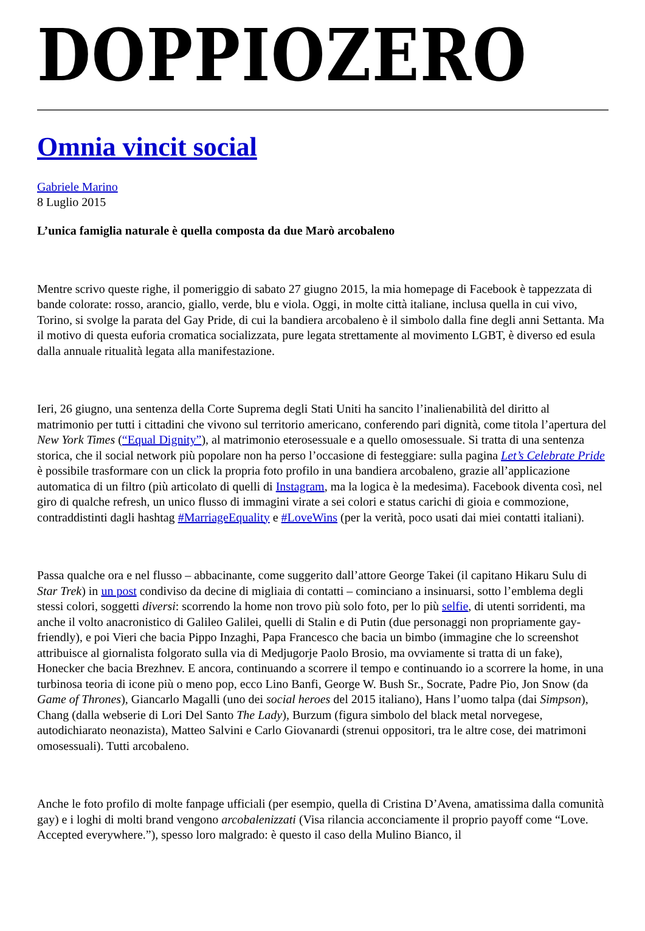DOPPIOZERO
Omnia vincit social
Gabriele Marino
8 Luglio 2015
L’unica famiglia naturale è quella composta da due Marò arcobaleno
Mentre scrivo queste righe, il pomeriggio di sabato 27 giugno 2015, la mia homepage di Facebook è tappezzata di bande colorate: rosso, arancio, giallo, verde, blu e viola. Oggi, in molte città italiane, inclusa quella in cui vivo, Torino, si svolge la parata del Gay Pride, di cui la bandiera arcobaleno è il simbolo dalla fine degli anni Settanta. Ma il motivo di questa euforia cromatica socializzata, pure legata strettamente al movimento LGBT, è diverso ed esula dalla annuale ritualità legata alla manifestazione.
Ieri, 26 giugno, una sentenza della Corte Suprema degli Stati Uniti ha sancito l’inalienabilità del diritto al matrimonio per tutti i cittadini che vivono sul territorio americano, conferendo pari dignità, come titola l’apertura del New York Times (“Equal Dignity”), al matrimonio eterosessuale e a quello omosessuale. Si tratta di una sentenza storica, che il social network più popolare non ha perso l’occasione di festeggiare: sulla pagina Let’s Celebrate Pride è possibile trasformare con un click la propria foto profilo in una bandiera arcobaleno, grazie all’applicazione automatica di un filtro (più articolato di quelli di Instagram, ma la logica è la medesima). Facebook diventa così, nel giro di qualche refresh, un unico flusso di immagini virate a sei colori e status carichi di gioia e commozione, contraddistinti dagli hashtag #MarriageEquality e #LoveWins (per la verità, poco usati dai miei contatti italiani).
Passa qualche ora e nel flusso – abbacinante, come suggerito dall’attore George Takei (il capitano Hikaru Sulu di Star Trek) in un post condiviso da decine di migliaia di contatti – cominciano a insinuarsi, sotto l’emblema degli stessi colori, soggetti diversi: scorrendo la home non trovo più solo foto, per lo più selfie, di utenti sorridenti, ma anche il volto anacronistico di Galileo Galilei, quelli di Stalin e di Putin (due personaggi non propriamente gay-friendly), e poi Vieri che bacia Pippo Inzaghi, Papa Francesco che bacia un bimbo (immagine che lo screenshot attribuisce al giornalista folgorato sulla via di Medjugorje Paolo Brosio, ma ovviamente si tratta di un fake), Honecker che bacia Brezhnev. E ancora, continuando a scorrere il tempo e continuando io a scorrere la home, in una turbinosa teoria di icone più o meno pop, ecco Lino Banfi, George W. Bush Sr., Socrate, Padre Pio, Jon Snow (da Game of Thrones), Giancarlo Magalli (uno dei social heroes del 2015 italiano), Hans l’uomo talpa (dai Simpson), Chang (dalla webserie di Lori Del Santo The Lady), Burzum (figura simbolo del black metal norvegese, autodichiarato neonazista), Matteo Salvini e Carlo Giovanardi (strenui oppositori, tra le altre cose, dei matrimoni omosessuali). Tutti arcobaleno.
Anche le foto profilo di molte fanpage ufficiali (per esempio, quella di Cristina D’Avena, amatissima dalla comunità gay) e i loghi di molti brand vengono arcobalenizzati (Visa rilancia acconciamente il proprio payoff come “Love. Accepted everywhere.”), spesso loro malgrado: è questo il caso della Mulino Bianco, il